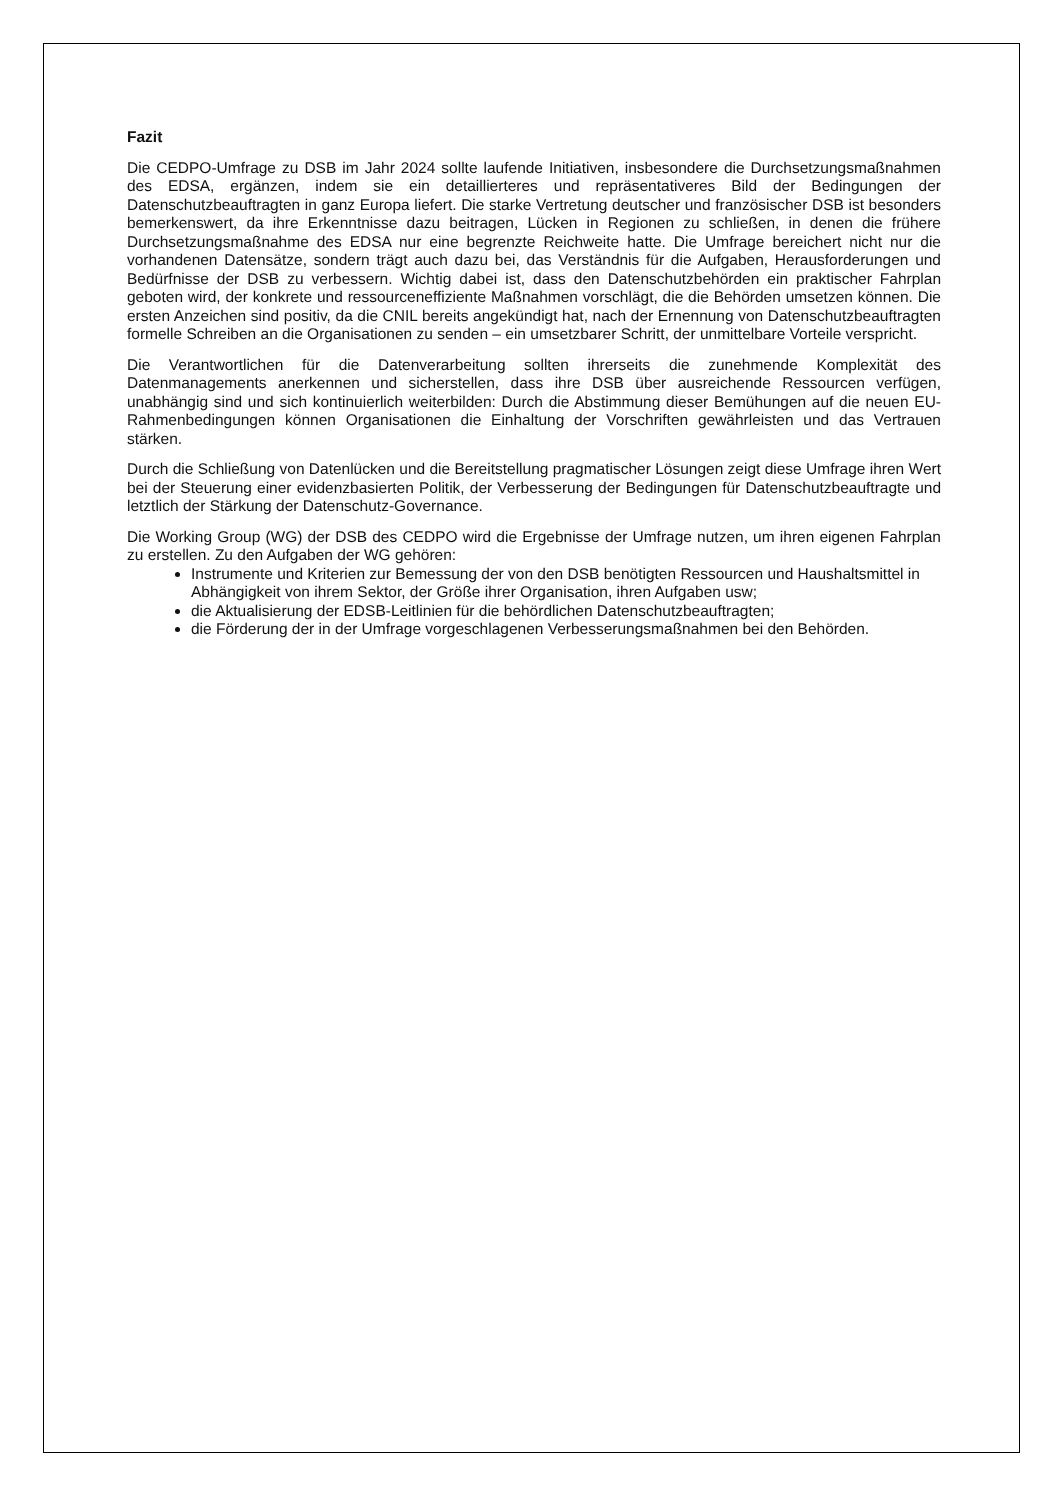Fazit
Die CEDPO-Umfrage zu DSB im Jahr 2024 sollte laufende Initiativen, insbesondere die Durchsetzungsmaßnahmen des EDSA, ergänzen, indem sie ein detaillierteres und repräsentativeres Bild der Bedingungen der Datenschutzbeauftragten in ganz Europa liefert. Die starke Vertretung deutscher und französischer DSB ist besonders bemerkenswert, da ihre Erkenntnisse dazu beitragen, Lücken in Regionen zu schließen, in denen die frühere Durchsetzungsmaßnahme des EDSA nur eine begrenzte Reichweite hatte. Die Umfrage bereichert nicht nur die vorhandenen Datensätze, sondern trägt auch dazu bei, das Verständnis für die Aufgaben, Herausforderungen und Bedürfnisse der DSB zu verbessern. Wichtig dabei ist, dass den Datenschutzbehörden ein praktischer Fahrplan geboten wird, der konkrete und ressourceneffiziente Maßnahmen vorschlägt, die die Behörden umsetzen können. Die ersten Anzeichen sind positiv, da die CNIL bereits angekündigt hat, nach der Ernennung von Datenschutzbeauftragten formelle Schreiben an die Organisationen zu senden – ein umsetzbarer Schritt, der unmittelbare Vorteile verspricht.
Die Verantwortlichen für die Datenverarbeitung sollten ihrerseits die zunehmende Komplexität des Datenmanagements anerkennen und sicherstellen, dass ihre DSB über ausreichende Ressourcen verfügen, unabhängig sind und sich kontinuierlich weiterbilden: Durch die Abstimmung dieser Bemühungen auf die neuen EU-Rahmenbedingungen können Organisationen die Einhaltung der Vorschriften gewährleisten und das Vertrauen stärken.
Durch die Schließung von Datenlücken und die Bereitstellung pragmatischer Lösungen zeigt diese Umfrage ihren Wert bei der Steuerung einer evidenzbasierten Politik, der Verbesserung der Bedingungen für Datenschutzbeauftragte und letztlich der Stärkung der Datenschutz-Governance.
Die Working Group (WG) der DSB des CEDPO wird die Ergebnisse der Umfrage nutzen, um ihren eigenen Fahrplan zu erstellen. Zu den Aufgaben der WG gehören:
Instrumente und Kriterien zur Bemessung der von den DSB benötigten Ressourcen und Haushaltsmittel in Abhängigkeit von ihrem Sektor, der Größe ihrer Organisation, ihren Aufgaben usw;
die Aktualisierung der EDSB-Leitlinien für die behördlichen Datenschutzbeauftragten;
die Förderung der in der Umfrage vorgeschlagenen Verbesserungsmaßnahmen bei den Behörden.